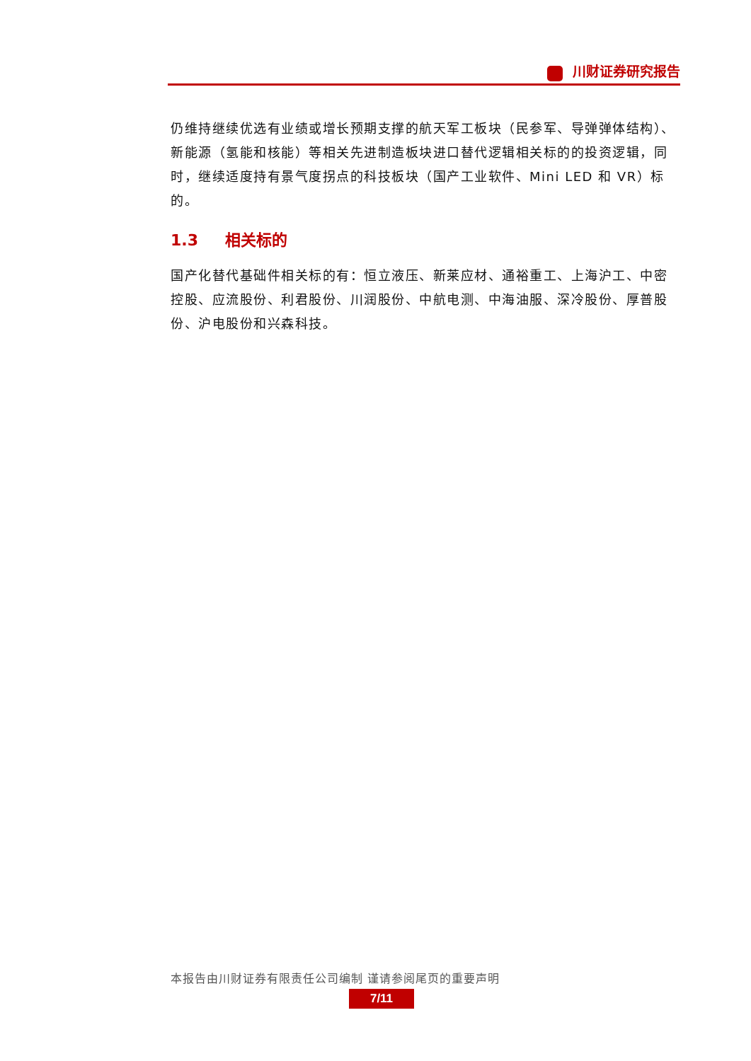川财证券研究报告
仍维持继续优选有业绩或增长预期支撑的航天军工板块（民参军、导弹弹体结构）、新能源（氢能和核能）等相关先进制造板块进口替代逻辑相关标的的投资逻辑，同时，继续适度持有景气度拐点的科技板块（国产工业软件、Mini LED 和 VR）标的。
1.3 相关标的
国产化替代基础件相关标的有：恒立液压、新莱应材、通裕重工、上海沪工、中密控股、应流股份、利君股份、川润股份、中航电测、中海油服、深冷股份、厚普股份、沪电股份和兴森科技。
本报告由川财证券有限责任公司编制 谨请参阅尾页的重要声明
7/11